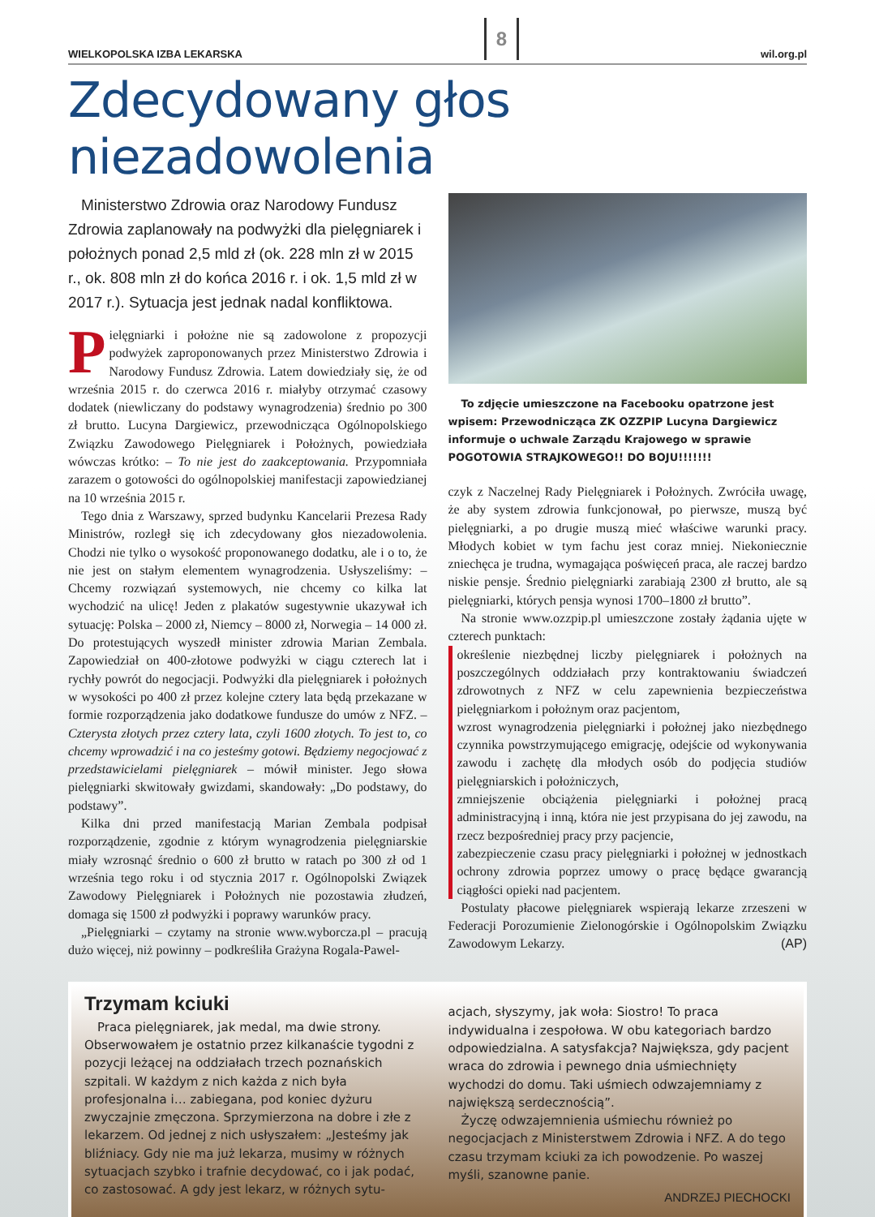WIELKOPOLSKA IZBA LEKARSKA 8 wil.org.pl
Zdecydowany głos niezadowolenia
Ministerstwo Zdrowia oraz Narodowy Fundusz Zdrowia zaplanowały na podwyżki dla pielęgniarek i położnych ponad 2,5 mld zł (ok. 228 mln zł w 2015 r., ok. 808 mln zł do końca 2016 r. i ok. 1,5 mld zł w 2017 r.). Sytuacja jest jednak nadal konfliktowa.
Pielęgniarki i położne nie są zadowolone z propozycji podwyżek zaproponowanych przez Ministerstwo Zdrowia i Narodowy Fundusz Zdrowia. Latem dowiedziały się, że od września 2015 r. do czerwca 2016 r. miałyby otrzymać czasowy dodatek (niewliczany do podstawy wynagrodzenia) średnio po 300 zł brutto. Lucyna Dargiewicz, przewodnicząca Ogólnopolskiego Związku Zawodowego Pielęgniarek i Położnych, powiedziała wówczas krótko: – To nie jest do zaakceptowania. Przypomniała zarazem o gotowości do ogólnopolskiej manifestacji zapowiedzianej na 10 września 2015 r.
Tego dnia z Warszawy, sprzed budynku Kancelarii Prezesa Rady Ministrów, rozległ się ich zdecydowany głos niezadowolenia. Chodzi nie tylko o wysokość proponowanego dodatku, ale i o to, że nie jest on stałym elementem wynagrodzenia. Usłyszeliśmy: – Chcemy rozwiązań systemowych, nie chcemy co kilka lat wychodzić na ulicę! Jeden z plakatów sugestywnie ukazywał ich sytuację: Polska – 2000 zł, Niemcy – 8000 zł, Norwegia – 14 000 zł. Do protestujących wyszedł minister zdrowia Marian Zembala. Zapowiedział on 400-złotowe podwyżki w ciągu czterech lat i rychły powrót do negocjacji. Podwyżki dla pielęgniarek i położnych w wysokości po 400 zł przez kolejne cztery lata będą przekazane w formie rozporządzenia jako dodatkowe fundusze do umów z NFZ. – Czterysta złotych przez cztery lata, czyli 1600 złotych. To jest to, co chcemy wprowadzić i na co jesteśmy gotowi. Będziemy negocjować z przedstawicielami pielęgniarek – mówił minister. Jego słowa pielęgniarki skwitowały gwizdami, skandowały: „Do podstawy, do podstawy”.
Kilka dni przed manifestacją Marian Zembala podpisał rozporządzenie, zgodnie z którym wynagrodzenia pielęgniarskie miały wzrosnąć średnio o 600 zł brutto w ratach po 300 zł od 1 września tego roku i od stycznia 2017 r. Ogólnopolski Związek Zawodowy Pielęgniarek i Położnych nie pozostawia złudzeń, domaga się 1500 zł podwyżki i poprawy warunków pracy.
„Pielęgniarki – czytamy na stronie www.wyborcza.pl – pracują dużo więcej, niż powinny – podkreśliła Grażyna Rogala-Pawel-
To zdjęcie umieszczone na Facebooku opatrzone jest wpisem: Przewodnicząca ZK OZZPIP Lucyna Dargiewicz informuje o uchwale Zarządu Krajowego w sprawie POGOTOWIA STRAJKOWEGO!! DO BOJU!!!!!!!
czyk z Naczelnej Rady Pielęgniarek i Położnych. Zwróciła uwagę, że aby system zdrowia funkcjonował, po pierwsze, muszą być pielęgniarki, a po drugie muszą mieć właściwe warunki pracy. Młodych kobiet w tym fachu jest coraz mniej. Niekoniecznie zniechęca je trudna, wymagająca poświęceń praca, ale raczej bardzo niskie pensje. Średnio pielęgniarki zarabiają 2300 zł brutto, ale są pielęgniarki, których pensja wynosi 1700–1800 zł brutto”.
Na stronie www.ozzpip.pl umieszczone zostały żądania ujęte w czterech punktach:
określenie niezbędnej liczby pielęgniarek i położnych na poszczególnych oddziałach przy kontraktowaniu świadczeń zdrowotnych z NFZ w celu zapewnienia bezpieczeństwa pielęgniarkom i położnym oraz pacjentom,
wzrost wynagrodzenia pielęgniarki i położnej jako niezbędnego czynnika powstrzymującego emigrację, odejście od wykonywania zawodu i zachętę dla młodych osób do podjęcia studiów pielęgniarskich i położniczych,
zmniejszenie obciążenia pielęgniarki i położnej pracą administracyjną i inną, która nie jest przypisana do jej zawodu, na rzecz bezpośredniej pracy przy pacjencie,
zabezpieczenie czasu pracy pielęgniarki i położnej w jednostkach ochrony zdrowia poprzez umowy o pracę będące gwarancją ciągłości opieki nad pacjentem.
Postulaty płacowe pielęgniarek wspierają lekarze zrzeszeni w Federacji Porozumienie Zielonogórskie i Ogólnopolskim Związku Zawodowym Lekarzy. (AP)
Trzymam kciuki
Praca pielęgniarek, jak medal, ma dwie strony. Obserwowałem je ostatnio przez kilkanaście tygodni z pozycji leżącej na oddziałach trzech poznańskich szpitali. W każdym z nich każda z nich była profesjonalna i… zabiegana, pod koniec dyżuru zwyczajnie zmęczona. Sprzymierzona na dobre i złe z lekarzem. Od jednej z nich usłyszałem: „Jesteśmy jak bliźniacy. Gdy nie ma już lekarza, musimy w różnych sytuacjach szybko i trafnie decydować, co i jak podać, co zastosować. A gdy jest lekarz, w różnych sytu-
acjach, słyszymy, jak woła: Siostro! To praca indywidualna i zespołowa. W obu kategoriach bardzo odpowiedzialna. A satysfakcja? Największa, gdy pacjent wraca do zdrowia i pewnego dnia uśmiechnięty wychodzi do domu. Taki uśmiech odwzajemniamy z największą serdecznością”.
Życzę odwzajemnienia uśmiechu również po negocjacjach z Ministerstwem Zdrowia i NFZ. A do tego czasu trzymam kciuki za ich powodzenie. Po waszej myśli, szanowne panie.
ANDRZEJ PIECHOCKI